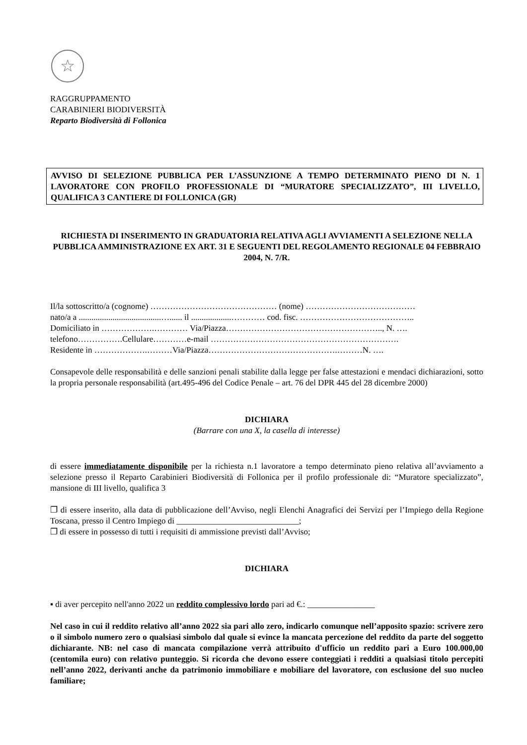☆
RAGGRUPPAMENTO
CARABINIERI BIODIVERSITÀ
Reparto Biodiversità di Follonica
AVVISO DI SELEZIONE PUBBLICA PER L’ASSUNZIONE A TEMPO DETERMINATO PIENO DI N. 1 LAVORATORE CON PROFILO PROFESSIONALE DI “MURATORE SPECIALIZZATO”, III LIVELLO, QUALIFICA 3 CANTIERE DI FOLLONICA (GR)
RICHIESTA DI INSERIMENTO IN GRADUATORIA RELATIVA AGLI AVVIAMENTI A SELEZIONE NELLA PUBBLICA AMMINISTRAZIONE EX ART. 31 E SEGUENTI DEL REGOLAMENTO REGIONALE 04 FEBBRAIO 2004, N. 7/R.
Il/la sottoscritto/a (cognome) ……………………………………… (nome) …………………………………
nato/a a .......................................…...... il ...................………… cod. fisc. …………………………………..
Domiciliato in ……………….………… Via/Piazza……………………………………………….., N. ….
telefono…………….Cellulare…………e-mail ………………………………………………………….
Residente in ……………….………Via/Piazza……………………………………….………N. ….
Consapevole delle responsabilità e delle sanzioni penali stabilite dalla legge per false attestazioni e mendaci dichiarazioni, sotto la propria personale responsabilità (art.495-496 del Codice Penale – art. 76 del DPR 445 del 28 dicembre 2000)
DICHIARA
(Barrare con una X, la casella di interesse)
di essere immediatamente disponibile per la richiesta n.1 lavoratore a tempo determinato pieno relativa all’avviamento a selezione presso il Reparto Carabinieri Biodiversità di Follonica per il profilo professionale di: “Muratore specializzato”, mansione di III livello, qualifica 3
❐ di essere inserito, alla data di pubblicazione dell’Avviso, negli Elenchi Anagrafici dei Servizi per l’Impiego della Regione Toscana, presso il Centro Impiego di _____________________________;
❐ di essere in possesso di tutti i requisiti di ammissione previsti dall’Avviso;
DICHIARA
▪ di aver percepito nell'anno 2022 un reddito complessivo lordo pari ad €.: ________________
Nel caso in cui il reddito relativo all’anno 2022 sia pari allo zero, indicarlo comunque nell’apposito spazio: scrivere zero o il simbolo numero zero o qualsiasi simbolo dal quale si evince la mancata percezione del reddito da parte del soggetto dichiarante. NB: nel caso di mancata compilazione verrà attribuito d'ufficio un reddito pari a Euro 100.000,00 (centomila euro) con relativo punteggio. Si ricorda che devono essere conteggiati i redditi a qualsiasi titolo percepiti nell’anno 2022, derivanti anche da patrimonio immobiliare e mobiliare del lavoratore, con esclusione del suo nucleo familiare;